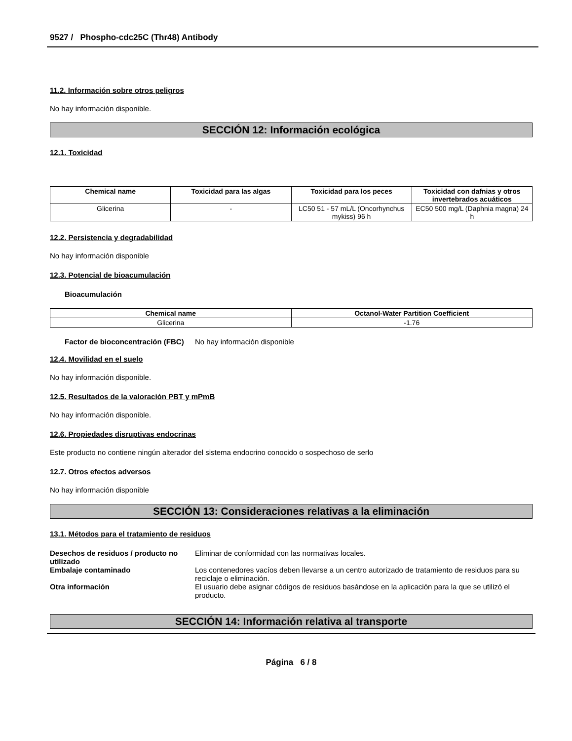9527 / Phospho-cdc25C (Thr48) Antibody
11.2. Información sobre otros peligros
No hay información disponible.
SECCIÓN 12: Información ecológica
12.1. Toxicidad
| Chemical name | Toxicidad para las algas | Toxicidad para los peces | Toxicidad con dafnias y otros invertebrados acuáticos |
| --- | --- | --- | --- |
| Glicerina | - | LC50 51 - 57 mL/L (Oncorhynchus mykiss) 96 h | EC50 500 mg/L (Daphnia magna) 24 h |
12.2. Persistencia y degradabilidad
No hay información disponible
12.3. Potencial de bioacumulación
Bioacumulación
| Chemical name | Octanol-Water Partition Coefficient |
| --- | --- |
| Glicerina | -1.76 |
Factor de bioconcentración (FBC)
No hay información disponible
12.4. Movilidad en el suelo
No hay información disponible.
12.5. Resultados de la valoración PBT y mPmB
No hay información disponible.
12.6. Propiedades disruptivas endocrinas
Este producto no contiene ningún alterador del sistema endocrino conocido o sospechoso de serlo
12.7. Otros efectos adversos
No hay información disponible
SECCIÓN 13: Consideraciones relativas a la eliminación
13.1. Métodos para el tratamiento de residuos
Desechos de residuos / producto no utilizado
Eliminar de conformidad con las normativas locales.
Embalaje contaminado Los contenedores vacíos deben llevarse a un centro autorizado de tratamiento de residuos para su reciclaje o eliminación.
Otra información El usuario debe asignar códigos de residuos basándose en la aplicación para la que se utilizó el producto.
SECCIÓN 14: Información relativa al transporte
Página 6 / 8